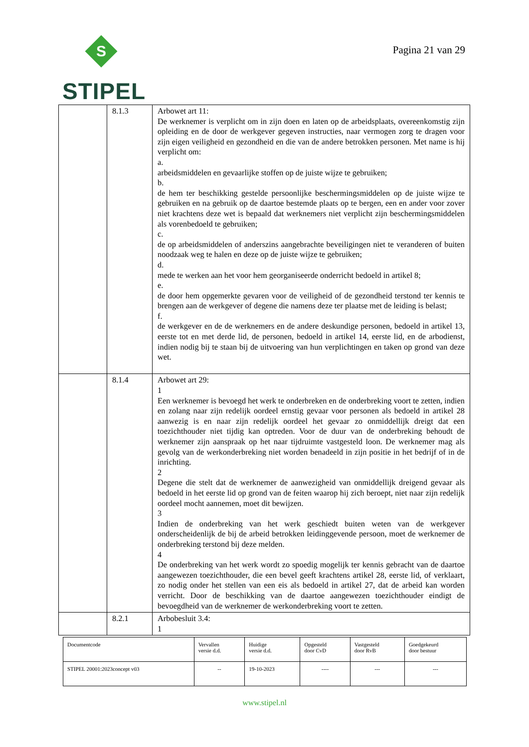S
STIPEL
Pagina 21 van 29
| | 8.1.3 | Arbowet art 11: De werknemer is verplicht om in zijn doen en laten op de arbeidsplaats, overeenkomstig zijn opleiding en de door de werkgever gegeven instructies, naar vermogen zorg te dragen voor zijn eigen veiligheid en gezondheid en die van de andere betrokken personen. Met name is hij verplicht om: a. arbeidsmiddelen en gevaarlijke stoffen op de juiste wijze te gebruiken; b. de hem ter beschikking gestelde persoonlijke beschermingsmiddelen op de juiste wijze te gebruiken en na gebruik op de daartoe bestemde plaats op te bergen, een en ander voor zover niet krachtens deze wet is bepaald dat werknemers niet verplicht zijn beschermingsmiddelen als vorenbedoeld te gebruiken; c. de op arbeidsmiddelen of anderszins aangebrachte beveiligingen niet te veranderen of buiten noodzaak weg te halen en deze op de juiste wijze te gebruiken; d. mede te werken aan het voor hem georganiseerde onderricht bedoeld in artikel 8; e. de door hem opgemerkte gevaren voor de veiligheid of de gezondheid terstond ter kennis te brengen aan de werkgever of degene die namens deze ter plaatse met de leiding is belast; f. de werkgever en de de werknemers en de andere deskundige personen, bedoeld in artikel 13, eerste tot en met derde lid, de personen, bedoeld in artikel 14, eerste lid, en de arbodienst, indien nodig bij te staan bij de uitvoering van hun verplichtingen en taken op grond van deze wet. |
| | 8.1.4 | Arbowet art 29: 1 Een werknemer is bevoegd het werk te onderbreken en de onderbreking voort te zetten, indien en zolang naar zijn redelijk oordeel ernstig gevaar voor personen als bedoeld in artikel 28 aanwezig is en naar zijn redelijk oordeel het gevaar zo onmiddellijk dreigt dat een toezichthouder niet tijdig kan optreden. Voor de duur van de onderbreking behoudt de werknemer zijn aanspraak op het naar tijdruimte vastgesteld loon. De werknemer mag als gevolg van de werkonderbreking niet worden benadeeld in zijn positie in het bedrijf of in de inrichting. 2 Degene die stelt dat de werknemer de aanwezigheid van onmiddellijk dreigend gevaar als bedoeld in het eerste lid op grond van de feiten waarop hij zich beroept, niet naar zijn redelijk oordeel mocht aannemen, moet dit bewijzen. 3 Indien de onderbreking van het werk geschiedt buiten weten van de werkgever onderscheidenlijk de bij de arbeid betrokken leidinggevende persoon, moet de werknemer de onderbreking terstond bij deze melden. 4 De onderbreking van het werk wordt zo spoedig mogelijk ter kennis gebracht van de daartoe aangewezen toezichthouder, die een bevel geeft krachtens artikel 28, eerste lid, of verklaart, zo nodig onder het stellen van een eis als bedoeld in artikel 27, dat de arbeid kan worden verricht. Door de beschikking van de daartoe aangewezen toezichthouder eindigt de bevoegdheid van de werknemer de werkonderbreking voort te zetten. |
| | 8.2.1 | Arbobesluit 3.4: 1 |
| Documentcode | Vervallen versie d.d. | Huidige versie d.d. | Opgesteld door CvD | Vastgesteld door RvB | Goedgekeurd door bestuur |
| STIPEL 20001:2023concept v03 | -- | 19-10-2023 | ---- | --- | --- |
www.stipel.nl